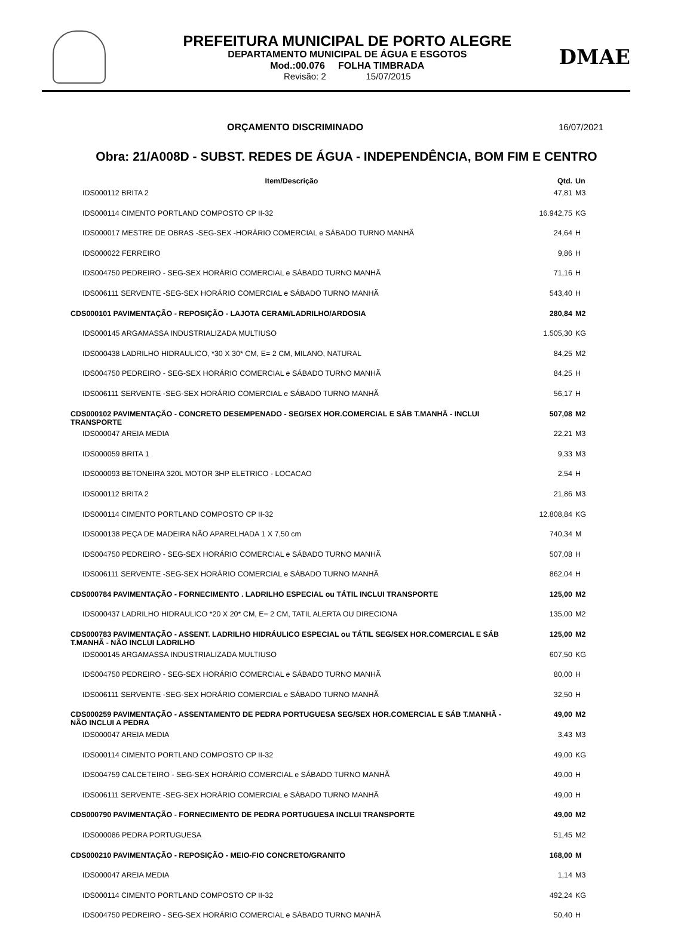PREFEITURA MUNICIPAL DE PORTO ALEGRE
DEPARTAMENTO MUNICIPAL DE ÁGUA E ESGOTOS
Mod.:00.076 FOLHA TIMBRADA
Revisão: 2 15/07/2015
DMAE
ORÇAMENTO DISCRIMINADO 16/07/2021
Obra: 21/A008D - SUBST. REDES DE ÁGUA - INDEPENDÊNCIA, BOM FIM E CENTRO
| Item/Descrição | Qtd. | Un |
| --- | --- | --- |
| IDS000112 BRITA 2 | 47,81 | M3 |
| IDS000114 CIMENTO PORTLAND COMPOSTO CP II-32 | 16.942,75 | KG |
| IDS000017 MESTRE DE OBRAS -SEG-SEX -HORÁRIO COMERCIAL e SÁBADO TURNO MANHÃ | 24,64 | H |
| IDS000022 FERREIRO | 9,86 | H |
| IDS004750 PEDREIRO - SEG-SEX HORÁRIO COMERCIAL e SÁBADO TURNO MANHÃ | 71,16 | H |
| IDS006111 SERVENTE -SEG-SEX HORÁRIO COMERCIAL e SÁBADO TURNO MANHÃ | 543,40 | H |
| CDS000101 PAVIMENTAÇÃO - REPOSIÇÃO - LAJOTA CERAM/LADRILHO/ARDOSIA | 280,84 | M2 |
| IDS000145 ARGAMASSA INDUSTRIALIZADA MULTIUSO | 1.505,30 | KG |
| IDS000438 LADRILHO HIDRAULICO, *30 X 30* CM, E= 2 CM, MILANO, NATURAL | 84,25 | M2 |
| IDS004750 PEDREIRO - SEG-SEX HORÁRIO COMERCIAL e SÁBADO TURNO MANHÃ | 84,25 | H |
| IDS006111 SERVENTE -SEG-SEX HORÁRIO COMERCIAL e SÁBADO TURNO MANHÃ | 56,17 | H |
| CDS000102 PAVIMENTAÇÃO - CONCRETO DESEMPENADO - SEG/SEX HOR.COMERCIAL E SÁB T.MANHÃ - INCLUI TRANSPORTE | 507,08 | M2 |
| IDS000047 AREIA MEDIA | 22,21 | M3 |
| IDS000059 BRITA 1 | 9,33 | M3 |
| IDS000093 BETONEIRA 320L MOTOR 3HP ELETRICO - LOCACAO | 2,54 | H |
| IDS000112 BRITA 2 | 21,86 | M3 |
| IDS000114 CIMENTO PORTLAND COMPOSTO CP II-32 | 12.808,84 | KG |
| IDS000138 PEÇA DE MADEIRA NÃO APARELHADA 1 X 7,50 cm | 740,34 | M |
| IDS004750 PEDREIRO - SEG-SEX HORÁRIO COMERCIAL e SÁBADO TURNO MANHÃ | 507,08 | H |
| IDS006111 SERVENTE -SEG-SEX HORÁRIO COMERCIAL e SÁBADO TURNO MANHÃ | 862,04 | H |
| CDS000784 PAVIMENTAÇÃO - FORNECIMENTO . LADRILHO ESPECIAL ou TÁTIL INCLUI TRANSPORTE | 125,00 | M2 |
| IDS000437 LADRILHO HIDRAULICO *20 X 20* CM, E= 2 CM, TATIL ALERTA OU DIRECIONA | 135,00 | M2 |
| CDS000783 PAVIMENTAÇÃO - ASSENT. LADRILHO HIDRÁULICO ESPECIAL ou TÁTIL SEG/SEX HOR.COMERCIAL E SÁB T.MANHÃ - NÃO INCLUI LADRILHO | 125,00 | M2 |
| IDS000145 ARGAMASSA INDUSTRIALIZADA MULTIUSO | 607,50 | KG |
| IDS004750 PEDREIRO - SEG-SEX HORÁRIO COMERCIAL e SÁBADO TURNO MANHÃ | 80,00 | H |
| IDS006111 SERVENTE -SEG-SEX HORÁRIO COMERCIAL e SÁBADO TURNO MANHÃ | 32,50 | H |
| CDS000259 PAVIMENTAÇÃO - ASSENTAMENTO DE PEDRA PORTUGUESA SEG/SEX HOR.COMERCIAL E SÁB T.MANHÃ - NÃO INCLUI A PEDRA | 49,00 | M2 |
| IDS000047 AREIA MEDIA | 3,43 | M3 |
| IDS000114 CIMENTO PORTLAND COMPOSTO CP II-32 | 49,00 | KG |
| IDS004759 CALCETEIRO - SEG-SEX HORÁRIO COMERCIAL e SÁBADO TURNO MANHÃ | 49,00 | H |
| IDS006111 SERVENTE -SEG-SEX HORÁRIO COMERCIAL e SÁBADO TURNO MANHÃ | 49,00 | H |
| CDS000790 PAVIMENTAÇÃO - FORNECIMENTO DE PEDRA PORTUGUESA INCLUI TRANSPORTE | 49,00 | M2 |
| IDS000086 PEDRA PORTUGUESA | 51,45 | M2 |
| CDS000210 PAVIMENTAÇÃO - REPOSIÇÃO - MEIO-FIO CONCRETO/GRANITO | 168,00 | M |
| IDS000047 AREIA MEDIA | 1,14 | M3 |
| IDS000114 CIMENTO PORTLAND COMPOSTO CP II-32 | 492,24 | KG |
| IDS004750 PEDREIRO - SEG-SEX HORÁRIO COMERCIAL e SÁBADO TURNO MANHÃ | 50,40 | H |